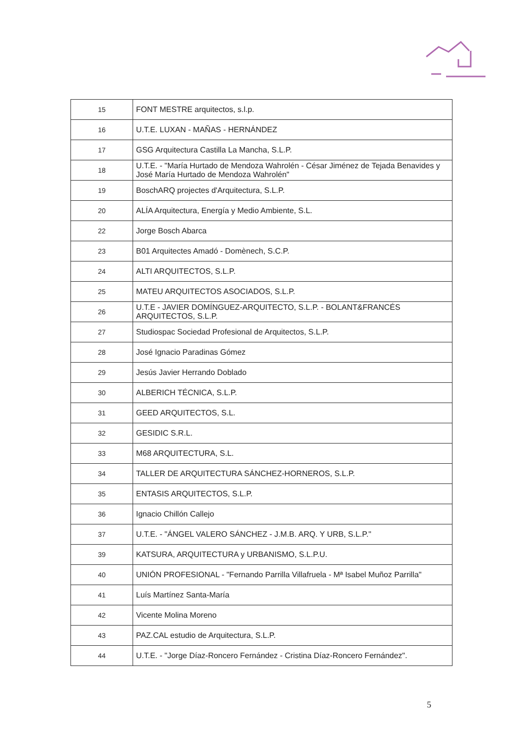| 15 | FONT MESTRE arquitectos, s.l.p. |
| 16 | U.T.E. LUXAN - MAÑAS - HERNÁNDEZ |
| 17 | GSG Arquitectura Castilla La Mancha, S.L.P. |
| 18 | U.T.E. - "María Hurtado de Mendoza Wahrolén - César Jiménez de Tejada Benavides y José María Hurtado de Mendoza Wahrolén" |
| 19 | BoschARQ projectes d'Arquitectura, S.L.P. |
| 20 | ALÍA Arquitectura, Energía y Medio Ambiente, S.L. |
| 22 | Jorge Bosch Abarca |
| 23 | B01 Arquitectes Amadó - Domènech, S.C.P. |
| 24 | ALTI ARQUITECTOS, S.L.P. |
| 25 | MATEU ARQUITECTOS ASOCIADOS, S.L.P. |
| 26 | U.T.E - JAVIER DOMÍNGUEZ-ARQUITECTO, S.L.P. - BOLANT&FRANCÉS ARQUITECTOS, S.L.P. |
| 27 | Studiospac Sociedad Profesional de Arquitectos, S.L.P. |
| 28 | José Ignacio Paradinas Gómez |
| 29 | Jesús Javier Herrando Doblado |
| 30 | ALBERICH TÉCNICA, S.L.P. |
| 31 | GEED ARQUITECTOS, S.L. |
| 32 | GESIDIC S.R.L. |
| 33 | M68 ARQUITECTURA, S.L. |
| 34 | TALLER DE ARQUITECTURA SÁNCHEZ-HORNEROS, S.L.P. |
| 35 | ENTASIS ARQUITECTOS, S.L.P. |
| 36 | Ignacio Chillón Callejo |
| 37 | U.T.E. - "ÁNGEL VALERO SÁNCHEZ - J.M.B. ARQ. Y URB, S.L.P." |
| 39 | KATSURA, ARQUITECTURA y URBANISMO, S.L.P.U. |
| 40 | UNIÓN PROFESIONAL - "Fernando Parrilla Villafruela - Mª Isabel Muñoz Parrilla" |
| 41 | Luís Martínez Santa-María |
| 42 | Vicente Molina Moreno |
| 43 | PAZ.CAL estudio de Arquitectura, S.L.P. |
| 44 | U.T.E. - "Jorge Díaz-Roncero Fernández - Cristina Díaz-Roncero Fernández". |
5